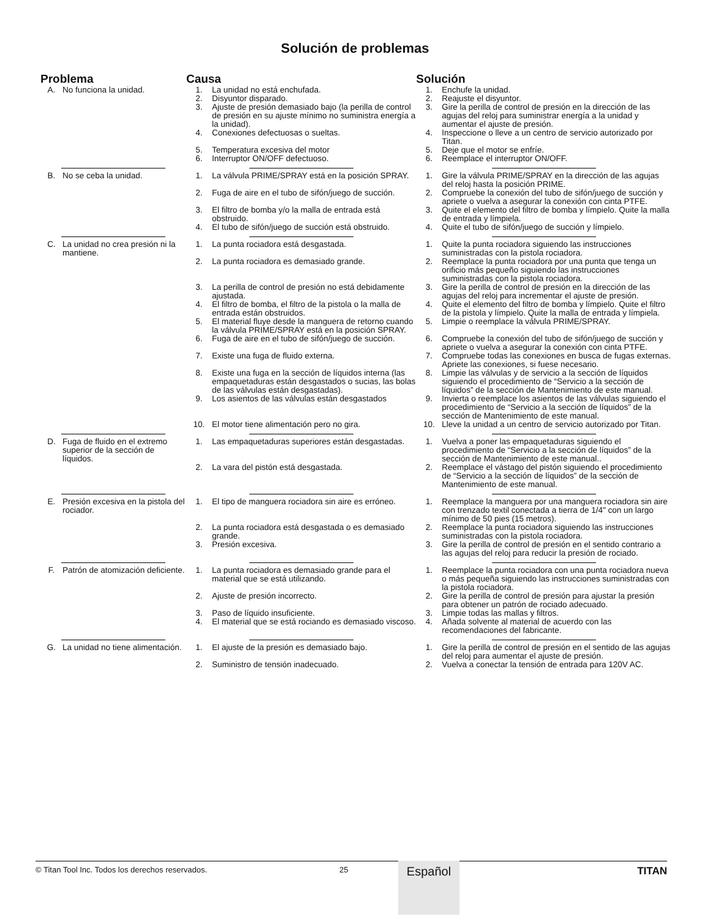Solución de problemas
| Problema | | Causa | | Solución | |
| --- | --- | --- | --- | --- | --- |
| A. | No funciona la unidad. | 1. | La unidad no está enchufada. | 1. | Enchufe la unidad. |
| | | 2. | Disyuntor disparado. | 2. | Reajuste el disyuntor. |
| | | 3. | Ajuste de presión demasiado bajo (la perilla de control de presión en su ajuste mínimo no suministra energía a la unidad). | 3. | Gire la perilla de control de presión en la dirección de las agujas del reloj para suministrar energía a la unidad y aumentar el ajuste de presión. |
| | | 4. | Conexiones defectuosas o sueltas. | 4. | Inspeccione o lleve a un centro de servicio autorizado por Titan. |
| | | 5. | Temperatura excesiva del motor | 5. | Deje que el motor se enfríe. |
| | | 6. | Interruptor ON/OFF defectuoso. | 6. | Reemplace el interruptor ON/OFF. |
| B. | No se ceba la unidad. | 1. | La válvula PRIME/SPRAY está en la posición SPRAY. | 1. | Gire la válvula PRIME/SPRAY en la dirección de las agujas del reloj hasta la posición PRIME. |
| | | 2. | Fuga de aire en el tubo de sifón/juego de succión. | 2. | Compruebe la conexión del tubo de sifón/juego de succión y apriete o vuelva a asegurar la conexión con cinta PTFE. |
| | | 3. | El filtro de bomba y/o la malla de entrada está obstruido. | 3. | Quite el elemento del filtro de bomba y límpielo. Quite la malla de entrada y límpiela. |
| | | 4. | El tubo de sifón/juego de succión está obstruido. | 4. | Quite el tubo de sifón/juego de succión y límpielo. |
| C. | La unidad no crea presión ni la mantiene. | 1. | La punta rociadora está desgastada. | 1. | Quite la punta rociadora siguiendo las instrucciones suministradas con la pistola rociadora. |
| | | 2. | La punta rociadora es demasiado grande. | 2. | Reemplace la punta rociadora por una punta que tenga un orificio más pequeño siguiendo las instrucciones suministradas con la pistola rociadora. |
| | | 3. | La perilla de control de presión no está debidamente ajustada. | 3. | Gire la perilla de control de presión en la dirección de las agujas del reloj para incrementar el ajuste de presión. |
| | | 4. | El filtro de bomba, el filtro de la pistola o la malla de entrada están obstruidos. | 4. | Quite el elemento del filtro de bomba y límpielo. Quite el filtro de la pistola y límpielo. Quite la malla de entrada y límpiela. |
| | | 5. | El material fluye desde la manguera de retorno cuando la válvula PRIME/SPRAY está en la posición SPRAY. | 5. | Limpie o reemplace la válvula PRIME/SPRAY. |
| | | 6. | Fuga de aire en el tubo de sifón/juego de succión. | 6. | Compruebe la conexión del tubo de sifón/juego de succión y apriete o vuelva a asegurar la conexión con cinta PTFE. |
| | | 7. | Existe una fuga de fluido externa. | 7. | Compruebe todas las conexiones en busca de fugas externas. Apriete las conexiones, si fuese necesario. |
| | | 8. | Existe una fuga en la sección de líquidos interna (las empaquetaduras están desgastados o sucias, las bolas de las válvulas están desgastadas). | 8. | Limpie las válvulas y de servicio a la sección de líquidos siguiendo el procedimiento de “Servicio a la sección de líquidos” de la sección de Mantenimiento de este manual. |
| | | 9. | Los asientos de las válvulas están desgastados | 9. | Invierta o reemplace los asientos de las válvulas siguiendo el procedimiento de “Servicio a la sección de líquidos” de la sección de Mantenimiento de este manual. |
| | | 10. | El motor tiene alimentación pero no gira. | 10. | Lleve la unidad a un centro de servicio autorizado por Titan. |
| D. | Fuga de fluido en el extremo superior de la sección de líquidos. | 1. | Las empaquetaduras superiores están desgastadas. | 1. | Vuelva a poner las empaquetaduras siguiendo el procedimiento de “Servicio a la sección de líquidos” de la sección de Mantenimiento de este manual.. |
| | | 2. | La vara del pistón está desgastada. | 2. | Reemplace el vástago del pistón siguiendo el procedimiento de “Servicio a la sección de líquidos” de la sección de Mantenimiento de este manual. |
| E. | Presión excesiva en la pistola del rociador. | 1. | El tipo de manguera rociadora sin aire es erróneo. | 1. | Reemplace la manguera por una manguera rociadora sin aire con trenzado textil conectada a tierra de 1/4" con un largo mínimo de 50 pies (15 metros). |
| | | 2. | La punta rociadora está desgastada o es demasiado grande. | 2. | Reemplace la punta rociadora siguiendo las instrucciones suministradas con la pistola rociadora. |
| | | 3. | Presión excesiva. | 3. | Gire la perilla de control de presión en el sentido contrario a las agujas del reloj para reducir la presión de rociado. |
| F. | Patrón de atomización deficiente. | 1. | La punta rociadora es demasiado grande para el material que se está utilizando. | 1. | Reemplace la punta rociadora con una punta rociadora nueva o más pequeña siguiendo las instrucciones suministradas con la pistola rociadora. |
| | | 2. | Ajuste de presión incorrecto. | 2. | Gire la perilla de control de presión para ajustar la presión para obtener un patrón de rociado adecuado. |
| | | 3. | Paso de líquido insuficiente. | 3. | Limpie todas las mallas y filtros. |
| | | 4. | El material que se está rociando es demasiado viscoso. | 4. | Añada solvente al material de acuerdo con las recomendaciones del fabricante. |
| G. | La unidad no tiene alimentación. | 1. | El ajuste de la presión es demasiado bajo. | 1. | Gire la perilla de control de presión en el sentido de las agujas del reloj para aumentar el ajuste de presión. |
| | | 2. | Suministro de tensión inadecuado. | 2. | Vuelva a conectar la tensión de entrada para 120V AC. |
© Titan Tool Inc. Todos los derechos reservados. 25 TITAN
Español